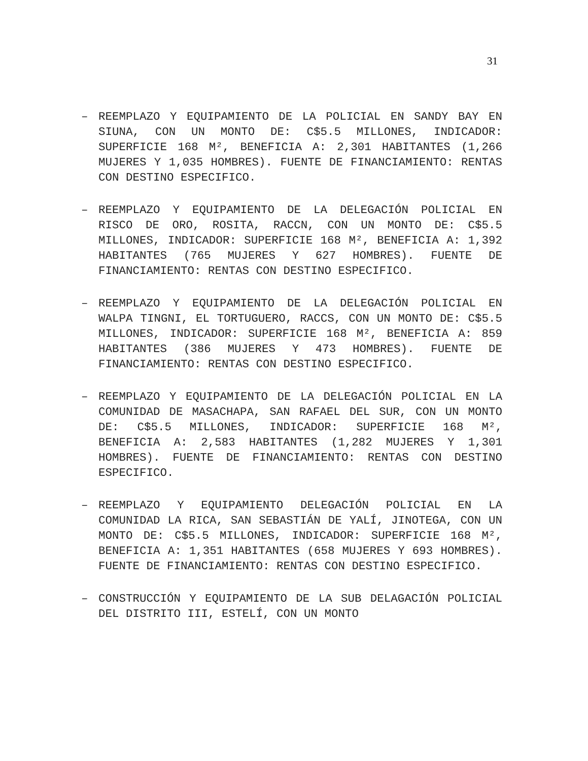31
– REEMPLAZO Y EQUIPAMIENTO DE LA POLICIAL EN SANDY BAY EN SIUNA, CON UN MONTO DE: C$5.5 MILLONES, INDICADOR: SUPERFICIE 168 M², BENEFICIA A: 2,301 HABITANTES (1,266 MUJERES Y 1,035 HOMBRES). FUENTE DE FINANCIAMIENTO: RENTAS CON DESTINO ESPECIFICO.
– REEMPLAZO Y EQUIPAMIENTO DE LA DELEGACIÓN POLICIAL EN RISCO DE ORO, ROSITA, RACCN, CON UN MONTO DE: C$5.5 MILLONES, INDICADOR: SUPERFICIE 168 M², BENEFICIA A: 1,392 HABITANTES (765 MUJERES Y 627 HOMBRES). FUENTE DE FINANCIAMIENTO: RENTAS CON DESTINO ESPECIFICO.
– REEMPLAZO Y EQUIPAMIENTO DE LA DELEGACIÓN POLICIAL EN WALPA TINGNI, EL TORTUGUERO, RACCS, CON UN MONTO DE: C$5.5 MILLONES, INDICADOR: SUPERFICIE 168 M², BENEFICIA A: 859 HABITANTES (386 MUJERES Y 473 HOMBRES). FUENTE DE FINANCIAMIENTO: RENTAS CON DESTINO ESPECIFICO.
– REEMPLAZO Y EQUIPAMIENTO DE LA DELEGACIÓN POLICIAL EN LA COMUNIDAD DE MASACHAPA, SAN RAFAEL DEL SUR, CON UN MONTO DE: C$5.5 MILLONES, INDICADOR: SUPERFICIE 168 M², BENEFICIA A: 2,583 HABITANTES (1,282 MUJERES Y 1,301 HOMBRES). FUENTE DE FINANCIAMIENTO: RENTAS CON DESTINO ESPECIFICO.
– REEMPLAZO Y EQUIPAMIENTO DELEGACIÓN POLICIAL EN LA COMUNIDAD LA RICA, SAN SEBASTIÁN DE YALÍ, JINOTEGA, CON UN MONTO DE: C$5.5 MILLONES, INDICADOR: SUPERFICIE 168 M², BENEFICIA A: 1,351 HABITANTES (658 MUJERES Y 693 HOMBRES). FUENTE DE FINANCIAMIENTO: RENTAS CON DESTINO ESPECIFICO.
– CONSTRUCCIÓN Y EQUIPAMIENTO DE LA SUB DELAGACIÓN POLICIAL DEL DISTRITO III, ESTELÍ, CON UN MONTO